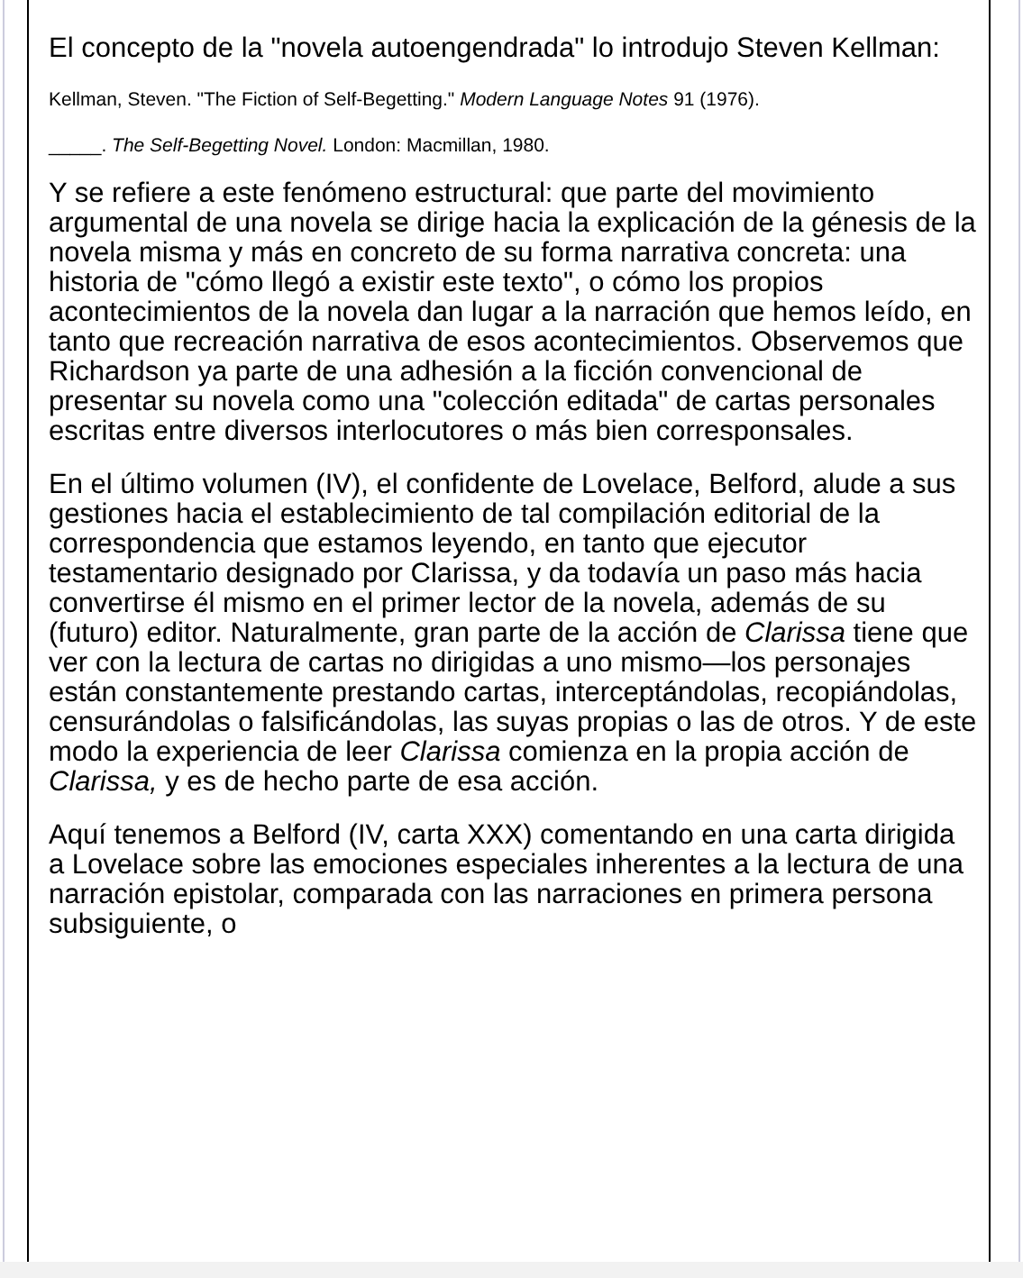El concepto de la "novela autoengendrada" lo introdujo Steven Kellman:
Kellman, Steven. "The Fiction of Self-Begetting." Modern Language Notes 91 (1976).
_____. The Self-Begetting Novel. London: Macmillan, 1980.
Y se refiere a este fenómeno estructural: que parte del movimiento argumental de una novela se dirige hacia la explicación de la génesis de la novela misma y más en concreto de su forma narrativa concreta: una historia de "cómo llegó a existir este texto", o cómo los propios acontecimientos de la novela dan lugar a la narración que hemos leído, en tanto que recreación narrativa de esos acontecimientos. Observemos que Richardson ya parte de una adhesión a la ficción convencional de presentar su novela como una "colección editada" de cartas personales escritas entre diversos interlocutores o más bien corresponsales.
En el último volumen (IV), el confidente de Lovelace, Belford, alude a sus gestiones hacia el establecimiento de tal compilación editorial de la correspondencia que estamos leyendo, en tanto que ejecutor testamentario designado por Clarissa, y da todavía un paso más hacia convertirse él mismo en el primer lector de la novela, además de su (futuro) editor. Naturalmente, gran parte de la acción de Clarissa tiene que ver con la lectura de cartas no dirigidas a uno mismo—los personajes están constantemente prestando cartas, interceptándolas, recopiándolas, censurándolas o falsificándolas, las suyas propias o las de otros. Y de este modo la experiencia de leer Clarissa comienza en la propia acción de Clarissa, y es de hecho parte de esa acción.
Aquí tenemos a Belford (IV, carta XXX) comentando en una carta dirigida a Lovelace sobre las emociones especiales inherentes a la lectura de una narración epistolar, comparada con las narraciones en primera persona subsiguiente, o